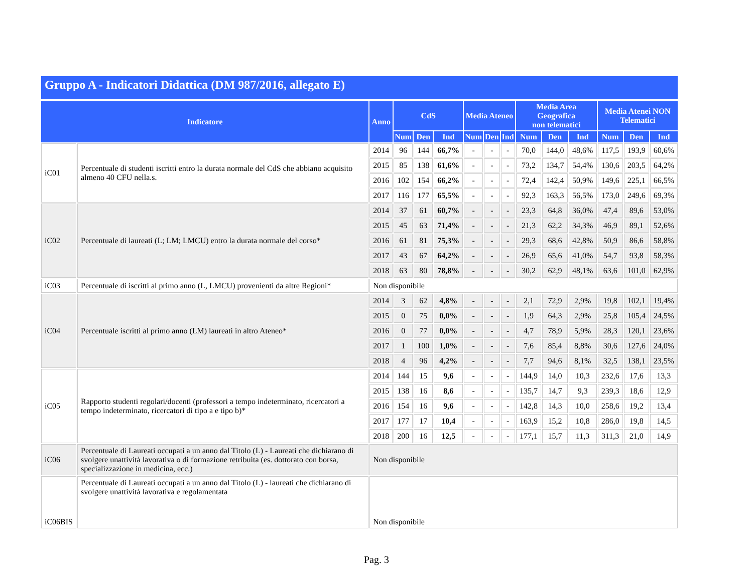Gruppo A - Indicatori Didattica (DM 987/2016, allegato E)
| Indicatore | | Anno | CdS | | | Media Ateneo | | | Media Area Geografica non telematici | | | Media Atenei NON Telematici | | |
| --- | --- | --- | --- | --- | --- | --- | --- | --- | --- | --- | --- | --- | --- | --- |
| | | | Num | Den | Ind | Num | Den | Ind | Num | Den | Ind | Num | Den | Ind |
| iC01 | Percentuale di studenti iscritti entro la durata normale del CdS che abbiano acquisito almeno 40 CFU nella.s. | 2014 | 96 | 144 | 66,7% | - | - | - | 70,0 | 144,0 | 48,6% | 117,5 | 193,9 | 60,6% |
| | | 2015 | 85 | 138 | 61,6% | - | - | - | 73,2 | 134,7 | 54,4% | 130,6 | 203,5 | 64,2% |
| | | 2016 | 102 | 154 | 66,2% | - | - | - | 72,4 | 142,4 | 50,9% | 149,6 | 225,1 | 66,5% |
| | | 2017 | 116 | 177 | 65,5% | - | - | - | 92,3 | 163,3 | 56,5% | 173,0 | 249,6 | 69,3% |
| iC02 | Percentuale di laureati (L; LM; LMCU) entro la durata normale del corso* | 2014 | 37 | 61 | 60,7% | - | - | - | 23,3 | 64,8 | 36,0% | 47,4 | 89,6 | 53,0% |
| | | 2015 | 45 | 63 | 71,4% | - | - | - | 21,3 | 62,2 | 34,3% | 46,9 | 89,1 | 52,6% |
| | | 2016 | 61 | 81 | 75,3% | - | - | - | 29,3 | 68,6 | 42,8% | 50,9 | 86,6 | 58,8% |
| | | 2017 | 43 | 67 | 64,2% | - | - | - | 26,9 | 65,6 | 41,0% | 54,7 | 93,8 | 58,3% |
| | | 2018 | 63 | 80 | 78,8% | - | - | - | 30,2 | 62,9 | 48,1% | 63,6 | 101,0 | 62,9% |
| iC03 | Percentuale di iscritti al primo anno (L, LMCU) provenienti da altre Regioni* | Non disponibile | | | | | | | | | | | | |
| iC04 | Percentuale iscritti al primo anno (LM) laureati in altro Ateneo* | 2014 | 3 | 62 | 4,8% | - | - | - | 2,1 | 72,9 | 2,9% | 19,8 | 102,1 | 19,4% |
| | | 2015 | 0 | 75 | 0,0% | - | - | - | 1,9 | 64,3 | 2,9% | 25,8 | 105,4 | 24,5% |
| | | 2016 | 0 | 77 | 0,0% | - | - | - | 4,7 | 78,9 | 5,9% | 28,3 | 120,1 | 23,6% |
| | | 2017 | 1 | 100 | 1,0% | - | - | - | 7,6 | 85,4 | 8,8% | 30,6 | 127,6 | 24,0% |
| | | 2018 | 4 | 96 | 4,2% | - | - | - | 7,7 | 94,6 | 8,1% | 32,5 | 138,1 | 23,5% |
| iC05 | Rapporto studenti regolari/docenti (professori a tempo indeterminato, ricercatori a tempo indeterminato, ricercatori di tipo a e tipo b)* | 2014 | 144 | 15 | 9,6 | - | - | - | 144,9 | 14,0 | 10,3 | 232,6 | 17,6 | 13,3 |
| | | 2015 | 138 | 16 | 8,6 | - | - | - | 135,7 | 14,7 | 9,3 | 239,3 | 18,6 | 12,9 |
| | | 2016 | 154 | 16 | 9,6 | - | - | - | 142,8 | 14,3 | 10,0 | 258,6 | 19,2 | 13,4 |
| | | 2017 | 177 | 17 | 10,4 | - | - | - | 163,9 | 15,2 | 10,8 | 286,0 | 19,8 | 14,5 |
| | | 2018 | 200 | 16 | 12,5 | - | - | - | 177,1 | 15,7 | 11,3 | 311,3 | 21,0 | 14,9 |
| iC06 | Percentuale di Laureati occupati a un anno dal Titolo (L) - Laureati che dichiarano di svolgere unattività lavorativa o di formazione retribuita (es. dottorato con borsa, specializzazione in medicina, ecc.) | Non disponibile | | | | | | | | | | | | |
| iC06BIS | Percentuale di Laureati occupati a un anno dal Titolo (L) - laureati che dichiarano di svolgere unattività lavorativa e regolamentata | Non disponibile | | | | | | | | | | | | |
Pag. 3